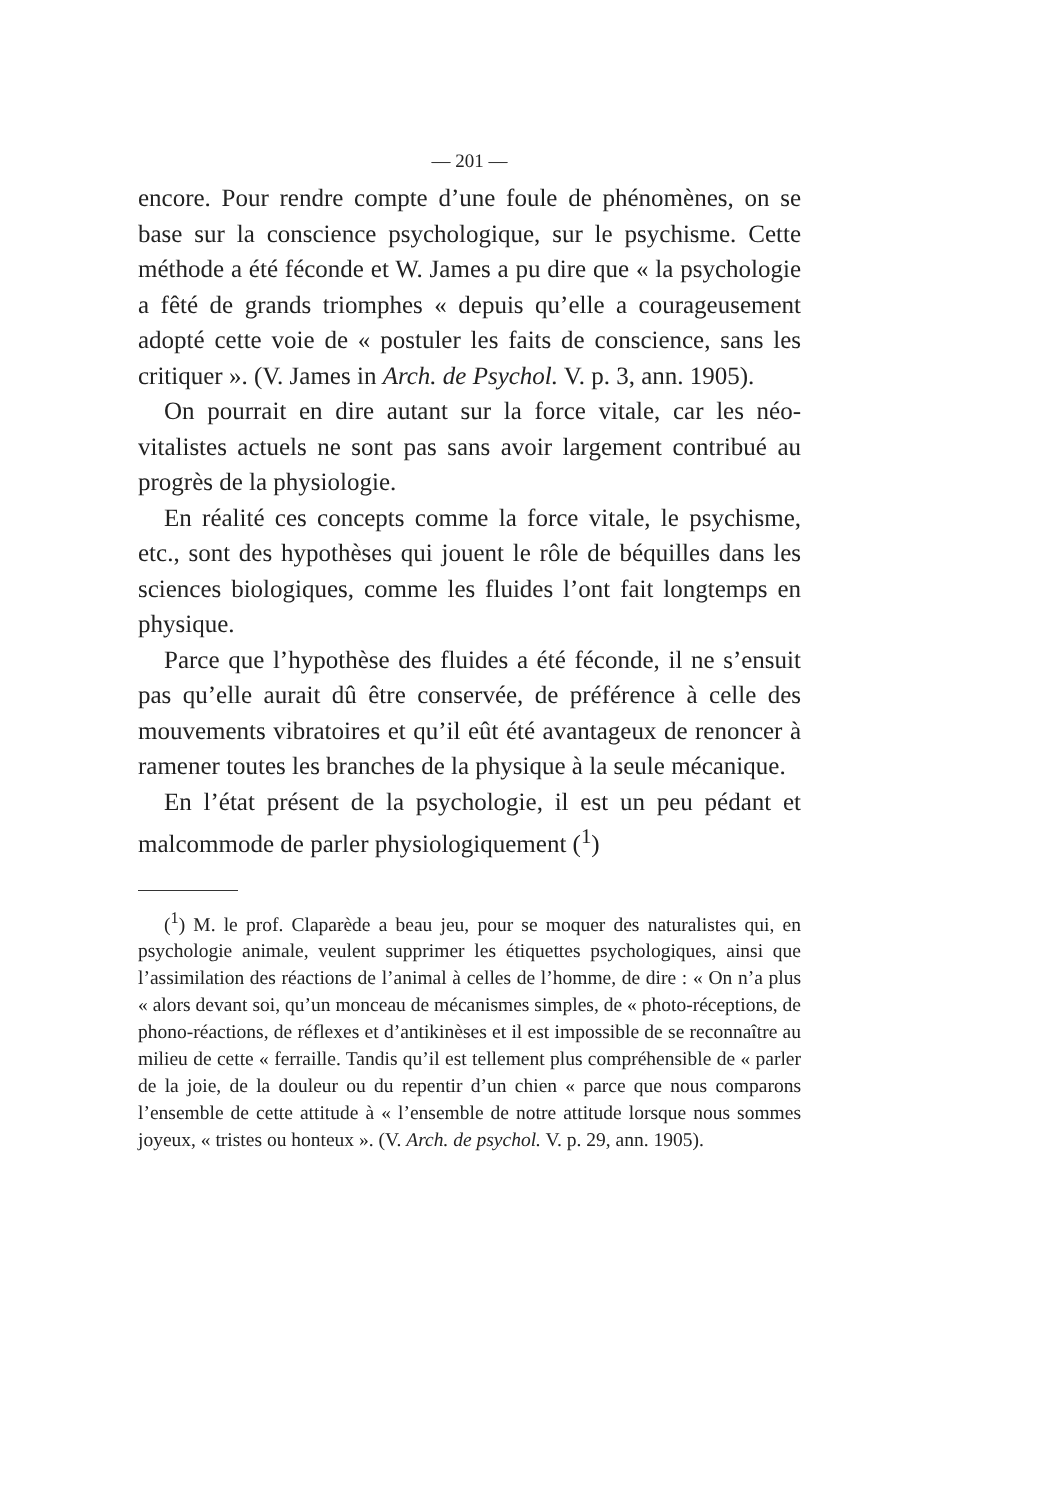— 201 —
encore. Pour rendre compte d’une foule de phénomènes, on se base sur la conscience psychologique, sur le psychisme. Cette méthode a été féconde et W. James a pu dire que « la psychologie a fêté de grands triomphes « depuis qu’elle a courageusement adopté cette voie de « postuler les faits de conscience, sans les critiquer ». (V. James in Arch. de Psychol. V. p. 3, ann. 1905).
On pourrait en dire autant sur la force vitale, car les néo-vitalistes actuels ne sont pas sans avoir largement contribué au progrès de la physiologie.
En réalité ces concepts comme la force vitale, le psychisme, etc., sont des hypothèses qui jouent le rôle de béquilles dans les sciences biologiques, comme les fluides l’ont fait longtemps en physique.
Parce que l’hypothèse des fluides a été féconde, il ne s’ensuit pas qu’elle aurait dû être conservée, de préférence à celle des mouvements vibratoires et qu’il eût été avantageux de renoncer à ramener toutes les branches de la physique à la seule mécanique.
En l’état présent de la psychologie, il est un peu pédant et malcommode de parler physiologiquement (<sup>1</sup>)
(<sup>1</sup>) M. le prof. Claparède a beau jeu, pour se moquer des naturalistes qui, en psychologie animale, veulent supprimer les étiquettes psychologiques, ainsi que l’assimilation des réactions de l’animal à celles de l’homme, de dire : « On n’a plus « alors devant soi, qu’un monceau de mécanismes simples, de « photo-réceptions, de phono-réactions, de réflexes et d’antikinèses et il est impossible de se reconnaître au milieu de cette « ferraille. Tandis qu’il est tellement plus compréhensible de « parler de la joie, de la douleur ou du repentir d’un chien « parce que nous comparons l’ensemble de cette attitude à « l’ensemble de notre attitude lorsque nous sommes joyeux, « tristes ou honteux ». (V. Arch. de psychol. V. p. 29, ann. 1905).